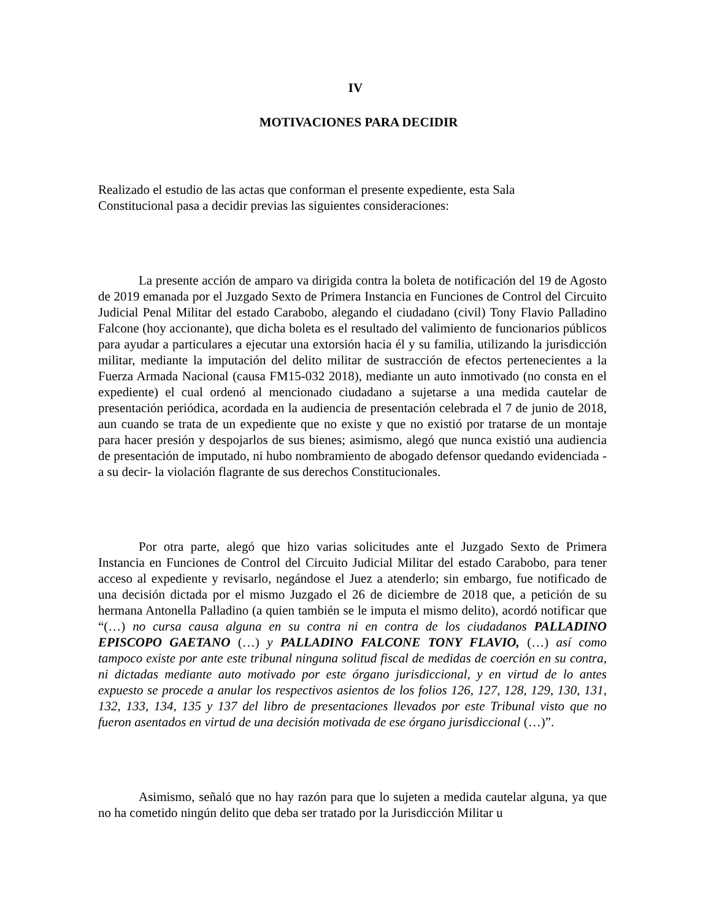IV
MOTIVACIONES PARA DECIDIR
Realizado el estudio de las actas que conforman el presente expediente, esta Sala
Constitucional pasa a decidir previas las siguientes consideraciones:
La presente acción de amparo va dirigida contra la boleta de notificación del 19 de Agosto de 2019 emanada por el Juzgado Sexto de Primera Instancia en Funciones de Control del Circuito Judicial Penal Militar del estado Carabobo, alegando el ciudadano (civil) Tony Flavio Palladino Falcone (hoy accionante), que dicha boleta es el resultado del valimiento de funcionarios públicos para ayudar a particulares a ejecutar una extorsión hacia él y su familia, utilizando la jurisdicción militar, mediante la imputación del delito militar de sustracción de efectos pertenecientes a la Fuerza Armada Nacional (causa FM15-032 2018), mediante un auto inmotivado (no consta en el expediente) el cual ordenó al mencionado ciudadano a sujetarse a una medida cautelar de presentación periódica, acordada en la audiencia de presentación celebrada el 7 de junio de 2018, aun cuando se trata de un expediente que no existe y que no existió por tratarse de un montaje para hacer presión y despojarlos de sus bienes; asimismo, alegó que nunca existió una audiencia de presentación de imputado, ni hubo nombramiento de abogado defensor quedando evidenciada -a su decir- la violación flagrante de sus derechos Constitucionales.
Por otra parte, alegó que hizo varias solicitudes ante el Juzgado Sexto de Primera Instancia en Funciones de Control del Circuito Judicial Militar del estado Carabobo, para tener acceso al expediente y revisarlo, negándose el Juez a atenderlo; sin embargo, fue notificado de una decisión dictada por el mismo Juzgado el 26 de diciembre de 2018 que, a petición de su hermana Antonella Palladino (a quien también se le imputa el mismo delito), acordó notificar que “(…) no cursa causa alguna en su contra ni en contra de los ciudadanos PALLADINO EPISCOPO GAETANO (…) y PALLADINO FALCONE TONY FLAVIO, (…) así como tampoco existe por ante este tribunal ninguna solitud fiscal de medidas de coerción en su contra, ni dictadas mediante auto motivado por este órgano jurisdiccional, y en virtud de lo antes expuesto se procede a anular los respectivos asientos de los folios 126, 127, 128, 129, 130, 131, 132, 133, 134, 135 y 137 del libro de presentaciones llevados por este Tribunal visto que no fueron asentados en virtud de una decisión motivada de ese órgano jurisdiccional (…)”.
Asimismo, señaló que no hay razón para que lo sujeten a medida cautelar alguna, ya que no ha cometido ningún delito que deba ser tratado por la Jurisdicción Militar u